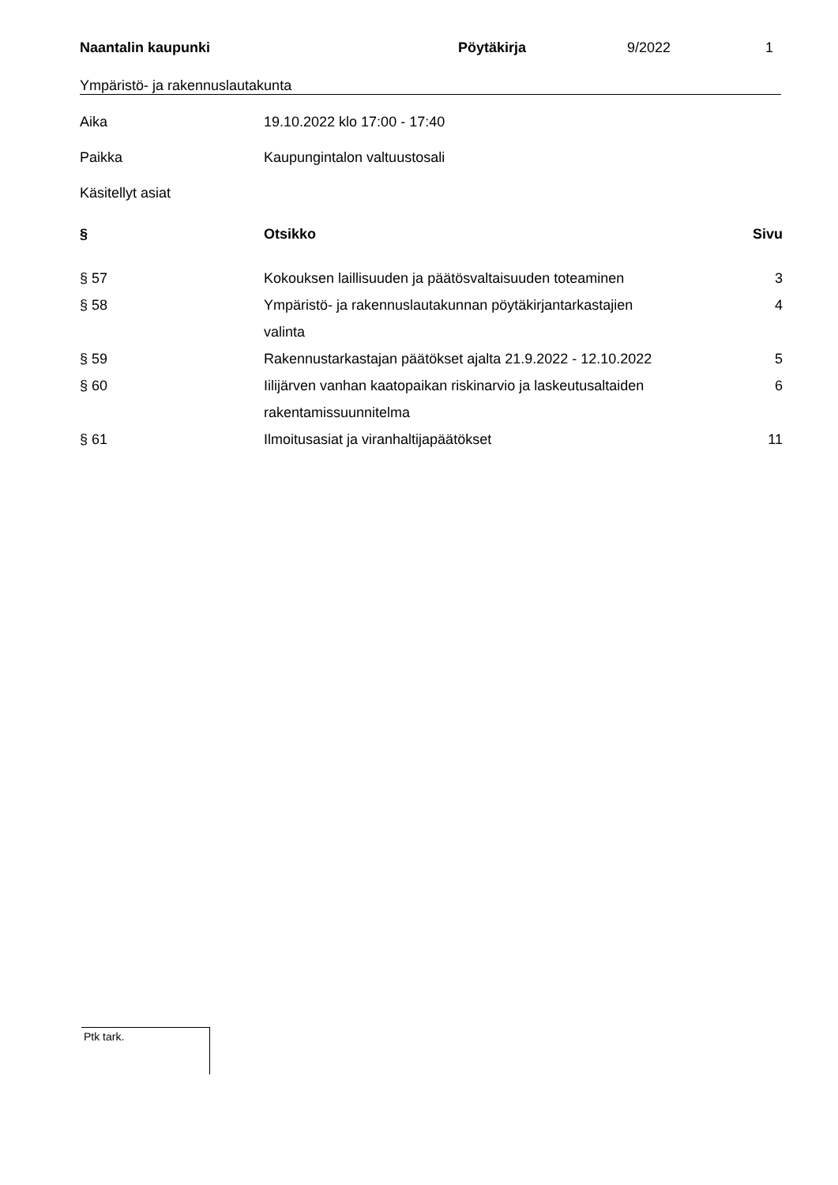Naantalin kaupunki Pöytäkirja 9/2022 1
Ympäristö- ja rakennuslautakunta
Aika 19.10.2022 klo 17:00 - 17:40
Paikka Kaupungintalon valtuustosali
Käsitellyt asiat
| § | Otsikko | Sivu |
| --- | --- | --- |
| § 57 | Kokouksen laillisuuden ja päätösvaltaisuuden toteaminen | 3 |
| § 58 | Ympäristö- ja rakennuslautakunnan pöytäkirjantarkastajien valinta | 4 |
| § 59 | Rakennustarkastajan päätökset ajalta 21.9.2022 - 12.10.2022 | 5 |
| § 60 | Iilijärven vanhan kaatopaikan riskinarvio ja laskeutusaltaiden rakentamissuunnitelma | 6 |
| § 61 | Ilmoitusasiat ja viranhaltijapäätökset | 11 |
Ptk tark.